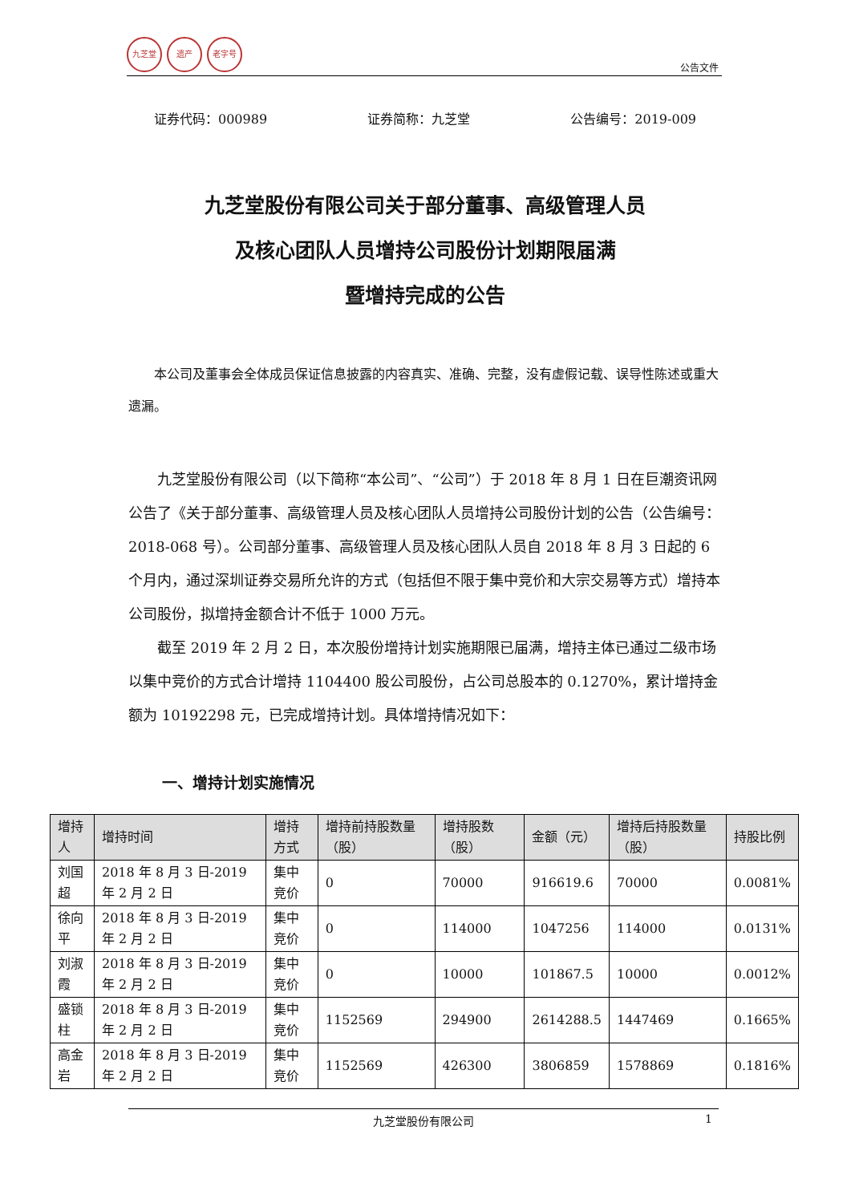九芝堂 遗产 老字号
公告文件
证券代码：000989 证券简称：九芝堂 公告编号：2019-009
九芝堂股份有限公司关于部分董事、高级管理人员
及核心团队人员增持公司股份计划期限届满
暨增持完成的公告
本公司及董事会全体成员保证信息披露的内容真实、准确、完整，没有虚假记载、误导性陈述或重大遗漏。
九芝堂股份有限公司（以下简称“本公司”、“公司”）于 2018 年 8 月 1 日在巨潮资讯网公告了《关于部分董事、高级管理人员及核心团队人员增持公司股份计划的公告（公告编号：2018-068 号）。公司部分董事、高级管理人员及核心团队人员自 2018 年 8 月 3 日起的 6 个月内，通过深圳证券交易所允许的方式（包括但不限于集中竞价和大宗交易等方式）增持本公司股份，拟增持金额合计不低于 1000 万元。
截至 2019 年 2 月 2 日，本次股份增持计划实施期限已届满，增持主体已通过二级市场以集中竞价的方式合计增持 1104400 股公司股份，占公司总股本的 0.1270%，累计增持金额为 10192298 元，已完成增持计划。具体增持情况如下：
一、增持计划实施情况
| 增持人 | 增持时间 | 增持方式 | 增持前持股数量（股） | 增持股数（股） | 金额（元） | 增持后持股数量（股） | 持股比例 |
| --- | --- | --- | --- | --- | --- | --- | --- |
| 刘国超 | 2018 年 8 月 3 日-2019 年 2 月 2 日 | 集中竞价 | 0 | 70000 | 916619.6 | 70000 | 0.0081% |
| 徐向平 | 2018 年 8 月 3 日-2019 年 2 月 2 日 | 集中竞价 | 0 | 114000 | 1047256 | 114000 | 0.0131% |
| 刘淑霞 | 2018 年 8 月 3 日-2019 年 2 月 2 日 | 集中竞价 | 0 | 10000 | 101867.5 | 10000 | 0.0012% |
| 盛锁柱 | 2018 年 8 月 3 日-2019 年 2 月 2 日 | 集中竞价 | 1152569 | 294900 | 2614288.5 | 1447469 | 0.1665% |
| 高金岩 | 2018 年 8 月 3 日-2019 年 2 月 2 日 | 集中竞价 | 1152569 | 426300 | 3806859 | 1578869 | 0.1816% |
九芝堂股份有限公司 1